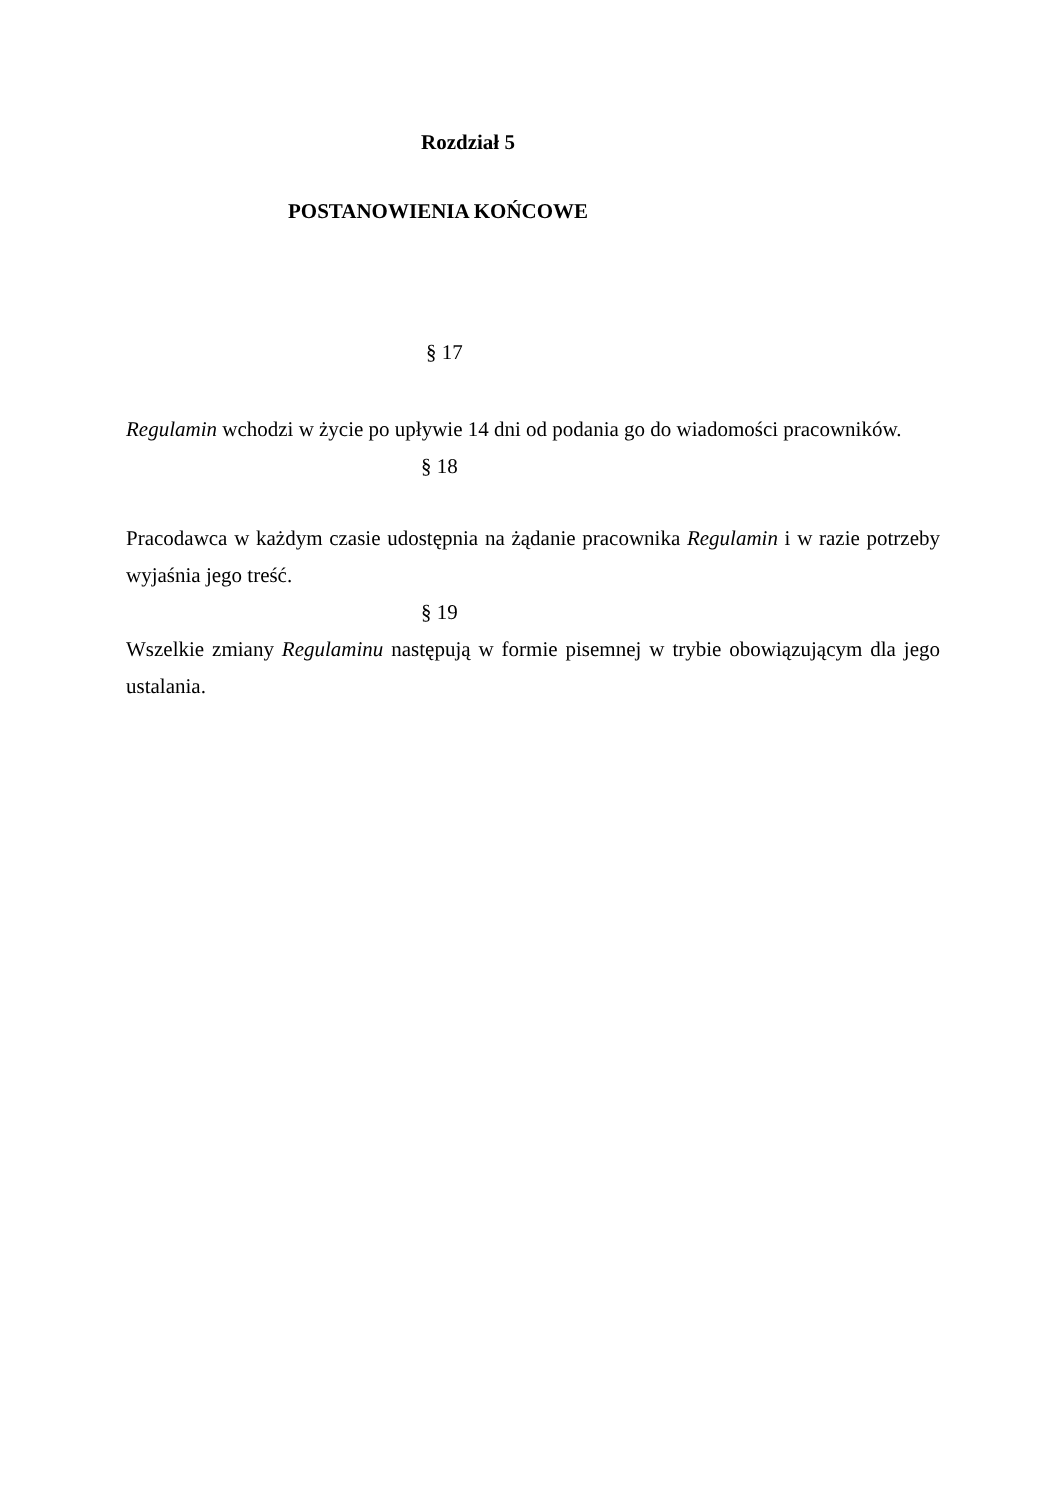Rozdział 5
POSTANOWIENIA KOŃCOWE
§ 17
Regulamin wchodzi w życie po upływie 14 dni od podania go do wiadomości pracowników.
§ 18
Pracodawca w każdym czasie udostępnia na żądanie pracownika Regulamin i w razie potrzeby wyjaśnia jego treść.
§ 19
Wszelkie zmiany Regulaminu następują w formie pisemnej w trybie obowiązującym dla jego ustalania.